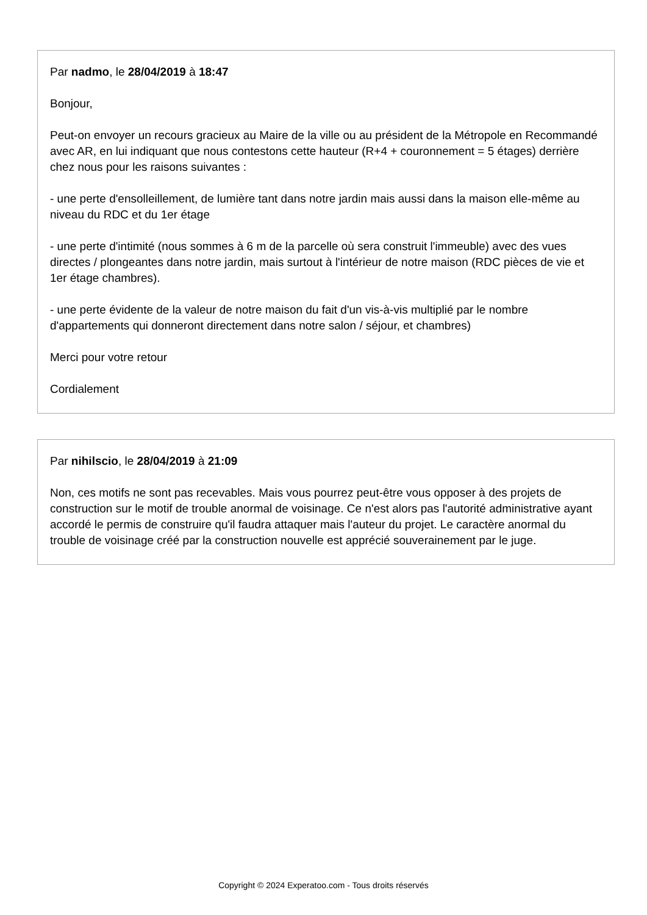Par nadmo, le 28/04/2019 à 18:47
Bonjour,
Peut-on envoyer un recours gracieux au Maire de la ville ou au président de la Métropole en Recommandé avec AR, en lui indiquant que nous contestons cette hauteur (R+4 + couronnement = 5 étages) derrière chez nous pour les raisons suivantes :
- une perte d'ensolleillement, de lumière tant dans notre jardin mais aussi dans la maison elle-même au niveau du RDC et du 1er étage
- une perte d'intimité (nous sommes à 6 m de la parcelle où sera construit l'immeuble) avec des vues directes / plongeantes dans notre jardin, mais surtout à l'intérieur de notre maison (RDC pièces de vie et 1er étage chambres).
- une perte évidente de la valeur de notre maison du fait d'un vis-à-vis multiplié par le nombre d'appartements qui donneront directement dans notre salon / séjour, et chambres)
Merci pour votre retour
Cordialement
Par nihilscio, le 28/04/2019 à 21:09
Non, ces motifs ne sont pas recevables. Mais vous pourrez peut-être vous opposer à des projets de construction sur le motif de trouble anormal de voisinage. Ce n'est alors pas l'autorité administrative ayant accordé le permis de construire qu'il faudra attaquer mais l'auteur du projet. Le caractère anormal du trouble de voisinage créé par la construction nouvelle est apprécié souverainement par le juge.
Copyright © 2024 Experatoo.com - Tous droits réservés